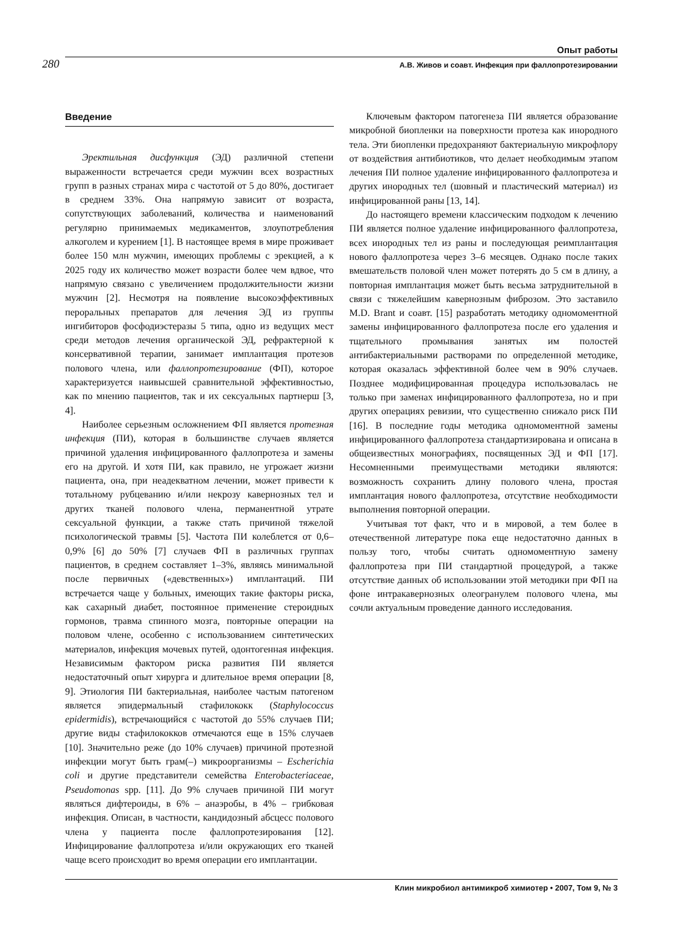Опыт работы
280 А.В. Живов и соавт. Инфекция при фаллопротезировании
Введение
Эректильная дисфункция (ЭД) различной степени выраженности встречается среди мужчин всех возрастных групп в разных странах мира с частотой от 5 до 80%, достигает в среднем 33%. Она напрямую зависит от возраста, сопутствующих заболеваний, количества и наименований регулярно принимаемых медикаментов, злоупотребления алкоголем и курением [1]. В настоящее время в мире проживает более 150 млн мужчин, имеющих проблемы с эрекцией, а к 2025 году их количество может возрасти более чем вдвое, что напрямую связано с увеличением продолжительности жизни мужчин [2]. Несмотря на появление высокоэффективных пероральных препаратов для лечения ЭД из группы ингибиторов фосфодиэстеразы 5 типа, одно из ведущих мест среди методов лечения органической ЭД, рефрактерной к консервативной терапии, занимает имплантация протезов полового члена, или фаллопротезирование (ФП), которое характеризуется наивысшей сравнительной эффективностью, как по мнению пациентов, так и их сексуальных партнерш [3, 4].
Наиболее серьезным осложнением ФП является протезная инфекция (ПИ), которая в большинстве случаев является причиной удаления инфицированного фаллопротеза и замены его на другой. И хотя ПИ, как правило, не угрожает жизни пациента, она, при неадекватном лечении, может привести к тотальному рубцеванию и/или некрозу кавернозных тел и других тканей полового члена, перманентной утрате сексуальной функции, а также стать причиной тяжелой психологической травмы [5]. Частота ПИ колеблется от 0,6–0,9% [6] до 50% [7] случаев ФП в различных группах пациентов, в среднем составляет 1–3%, являясь минимальной после первичных («девственных») имплантаций. ПИ встречается чаще у больных, имеющих такие факторы риска, как сахарный диабет, постоянное применение стероидных гормонов, травма спинного мозга, повторные операции на половом члене, особенно с использованием синтетических материалов, инфекция мочевых путей, одонтогенная инфекция. Независимым фактором риска развития ПИ является недостаточный опыт хирурга и длительное время операции [8, 9]. Этиология ПИ бактериальная, наиболее частым патогеном является эпидермальный стафилококк (Staphylococcus epidermidis), встречающийся с частотой до 55% случаев ПИ; другие виды стафилококков отмечаются еще в 15% случаев [10]. Значительно реже (до 10% случаев) причиной протезной инфекции могут быть грам(–) микроорганизмы – Escherichia coli и другие представители семейства Enterobacteriaceae, Pseudomonas spp. [11]. До 9% случаев причиной ПИ могут являться дифтероиды, в 6% – анаэробы, в 4% – грибковая инфекция. Описан, в частности, кандидозный абсцесс полового члена у пациента после фаллопротезирования [12]. Инфицирование фаллопротеза и/или окружающих его тканей чаще всего происходит во время операции его имплантации.
Ключевым фактором патогенеза ПИ является образование микробной биопленки на поверхности протеза как инородного тела. Эти биопленки предохраняют бактериальную микрофлору от воздействия антибиотиков, что делает необходимым этапом лечения ПИ полное удаление инфицированного фаллопротеза и других инородных тел (шовный и пластический материал) из инфицированной раны [13, 14].
До настоящего времени классическим подходом к лечению ПИ является полное удаление инфицированного фаллопротеза, всех инородных тел из раны и последующая реимплантация нового фаллопротеза через 3–6 месяцев. Однако после таких вмешательств половой член может потерять до 5 см в длину, а повторная имплантация может быть весьма затруднительной в связи с тяжелейшим кавернозным фиброзом. Это заставило M.D. Brant и соавт. [15] разработать методику одномоментной замены инфицированного фаллопротеза после его удаления и тщательного промывания занятых им полостей антибактериальными растворами по определенной методике, которая оказалась эффективной более чем в 90% случаев. Позднее модифицированная процедура использовалась не только при заменах инфицированного фаллопротеза, но и при других операциях ревизии, что существенно снижало риск ПИ [16]. В последние годы методика одномоментной замены инфицированного фаллопротеза стандартизирована и описана в общеизвестных монографиях, посвященных ЭД и ФП [17]. Несомненными преимуществами методики являются: возможность сохранить длину полового члена, простая имплантация нового фаллопротеза, отсутствие необходимости выполнения повторной операции.
Учитывая тот факт, что и в мировой, а тем более в отечественной литературе пока еще недостаточно данных в пользу того, чтобы считать одномоментную замену фаллопротеза при ПИ стандартной процедурой, а также отсутствие данных об использовании этой методики при ФП на фоне интракавернозных олеогранулем полового члена, мы сочли актуальным проведение данного исследования.
Клин микробиол антимикроб химиотер • 2007, Том 9, № 3